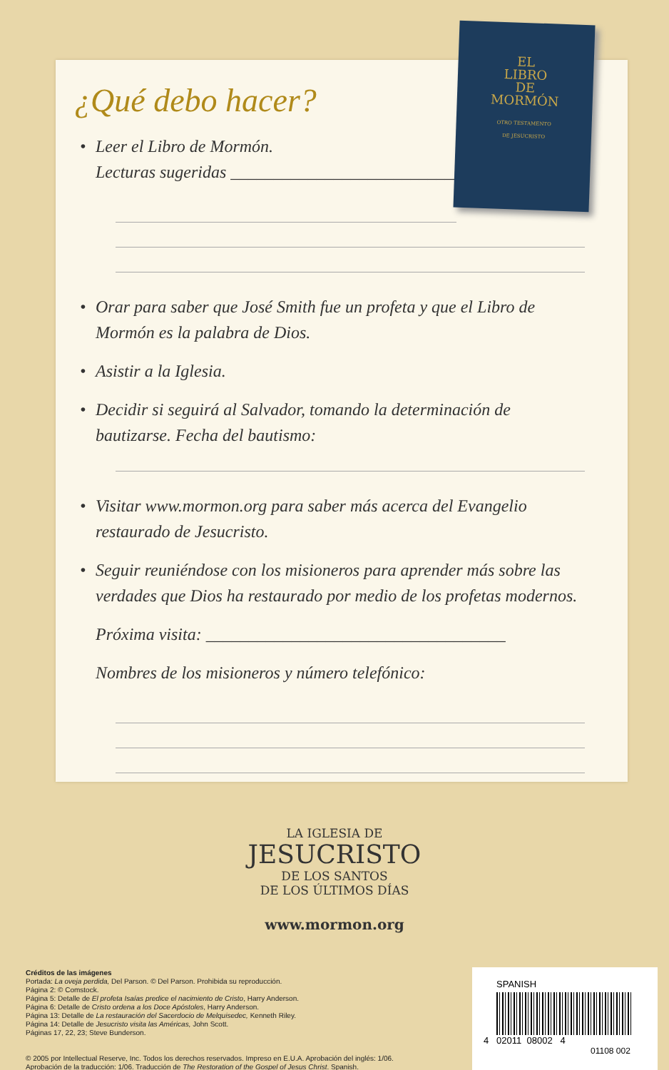¿Qué debo hacer?
• Leer el Libro de Mormón.
Lecturas sugeridas ____________________________
• Orar para saber que José Smith fue un profeta y que el Libro de Mormón es la palabra de Dios.
• Asistir a la Iglesia.
• Decidir si seguirá al Salvador, tomando la determinación de bautizarse. Fecha del bautismo:
• Visitar www.mormon.org para saber más acerca del Evangelio restaurado de Jesucristo.
• Seguir reuniéndose con los misioneros para aprender más sobre las verdades que Dios ha restaurado por medio de los profetas modernos.
Próxima visita: ___________________________________
Nombres de los misioneros y número telefónico:
EL
LIBRO
DE
MORMÓN
OTRO TESTAMENTO
DE JESUCRISTO
LA IGLESIA DE
JESUCRISTO
DE LOS SANTOS
DE LOS ÚLTIMOS DÍAS
www.mormon.org
Créditos de las imágenes
Portada: La oveja perdida, Del Parson. © Del Parson. Prohibida su reproducción.
Página 2: © Comstock.
Página 5: Detalle de El profeta Isaías predice el nacimiento de Cristo, Harry Anderson.
Página 6: Detalle de Cristo ordena a los Doce Apóstoles, Harry Anderson.
Página 13: Detalle de La restauración del Sacerdocio de Melquisedec, Kenneth Riley.
Página 14: Detalle de Jesucristo visita las Américas, John Scott.
Páginas 17, 22, 23; Steve Bunderson.
© 2005 por Intellectual Reserve, Inc. Todos los derechos reservados. Impreso en E.U.A. Aprobación del inglés: 1/06.
Aprobación de la traducción: 1/06. Traducción de The Restoration of the Gospel of Jesus Christ. Spanish.
SPANISH
4 02011 08002 4
01108 002